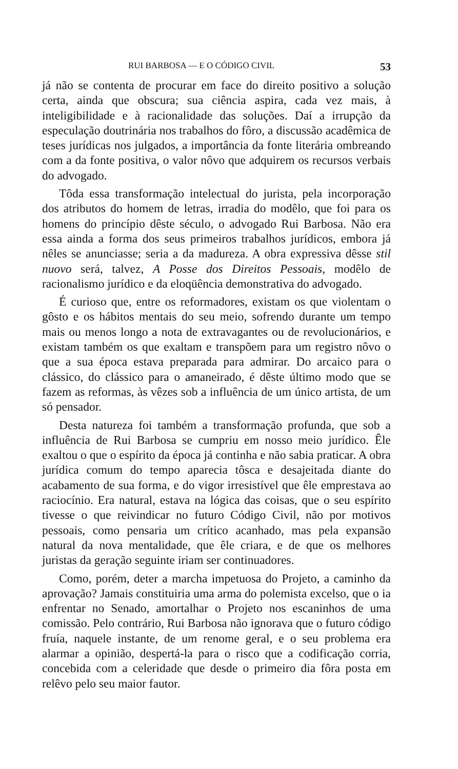RUI BARBOSA — E O CÓDIGO CIVIL 53
já não se contenta de procurar em face do direito positivo a solução certa, ainda que obscura; sua ciência aspira, cada vez mais, à inteligibilidade e à racionalidade das soluções. Daí a irrupção da especulação doutrinária nos trabalhos do fôro, a discussão acadêmica de teses jurídicas nos julgados, a importância da fonte literária ombreando com a da fonte positiva, o valor nôvo que adquirem os recursos verbais do advogado.
Tôda essa transformação intelectual do jurista, pela incorporação dos atributos do homem de letras, irradia do modêlo, que foi para os homens do princípio dêste século, o advogado Rui Barbosa. Não era essa ainda a forma dos seus primeiros trabalhos jurídicos, embora já nêles se anunciasse; seria a da madureza. A obra expressiva dêsse stil nuovo será, talvez, A Posse dos Direitos Pessoais, modêlo de racionalismo jurídico e da eloqüência demonstrativa do advogado.
É curioso que, entre os reformadores, existam os que violentam o gôsto e os hábitos mentais do seu meio, sofrendo durante um tempo mais ou menos longo a nota de extravagantes ou de revolucionários, e existam também os que exaltam e transpõem para um registro nôvo o que a sua época estava preparada para admirar. Do arcaico para o clássico, do clássico para o amaneirado, é dêste último modo que se fazem as reformas, às vêzes sob a influência de um único artista, de um só pensador.
Desta natureza foi também a transformação profunda, que sob a influência de Rui Barbosa se cumpriu em nosso meio jurídico. Êle exaltou o que o espírito da época já continha e não sabia praticar. A obra jurídica comum do tempo aparecia tôsca e desajeitada diante do acabamento de sua forma, e do vigor irresistível que êle emprestava ao raciocínio. Era natural, estava na lógica das coisas, que o seu espírito tivesse o que reivindicar no futuro Código Civil, não por motivos pessoais, como pensaria um crítico acanhado, mas pela expansão natural da nova mentalidade, que êle criara, e de que os melhores juristas da geração seguinte iriam ser continuadores.
Como, porém, deter a marcha impetuosa do Projeto, a caminho da aprovação? Jamais constituiria uma arma do polemista excelso, que o ia enfrentar no Senado, amortalhar o Projeto nos escaninhos de uma comissão. Pelo contrário, Rui Barbosa não ignorava que o futuro código fruía, naquele instante, de um renome geral, e o seu problema era alarmar a opinião, despertá-la para o risco que a codificação corria, concebida com a celeridade que desde o primeiro dia fôra posta em relêvo pelo seu maior fautor.